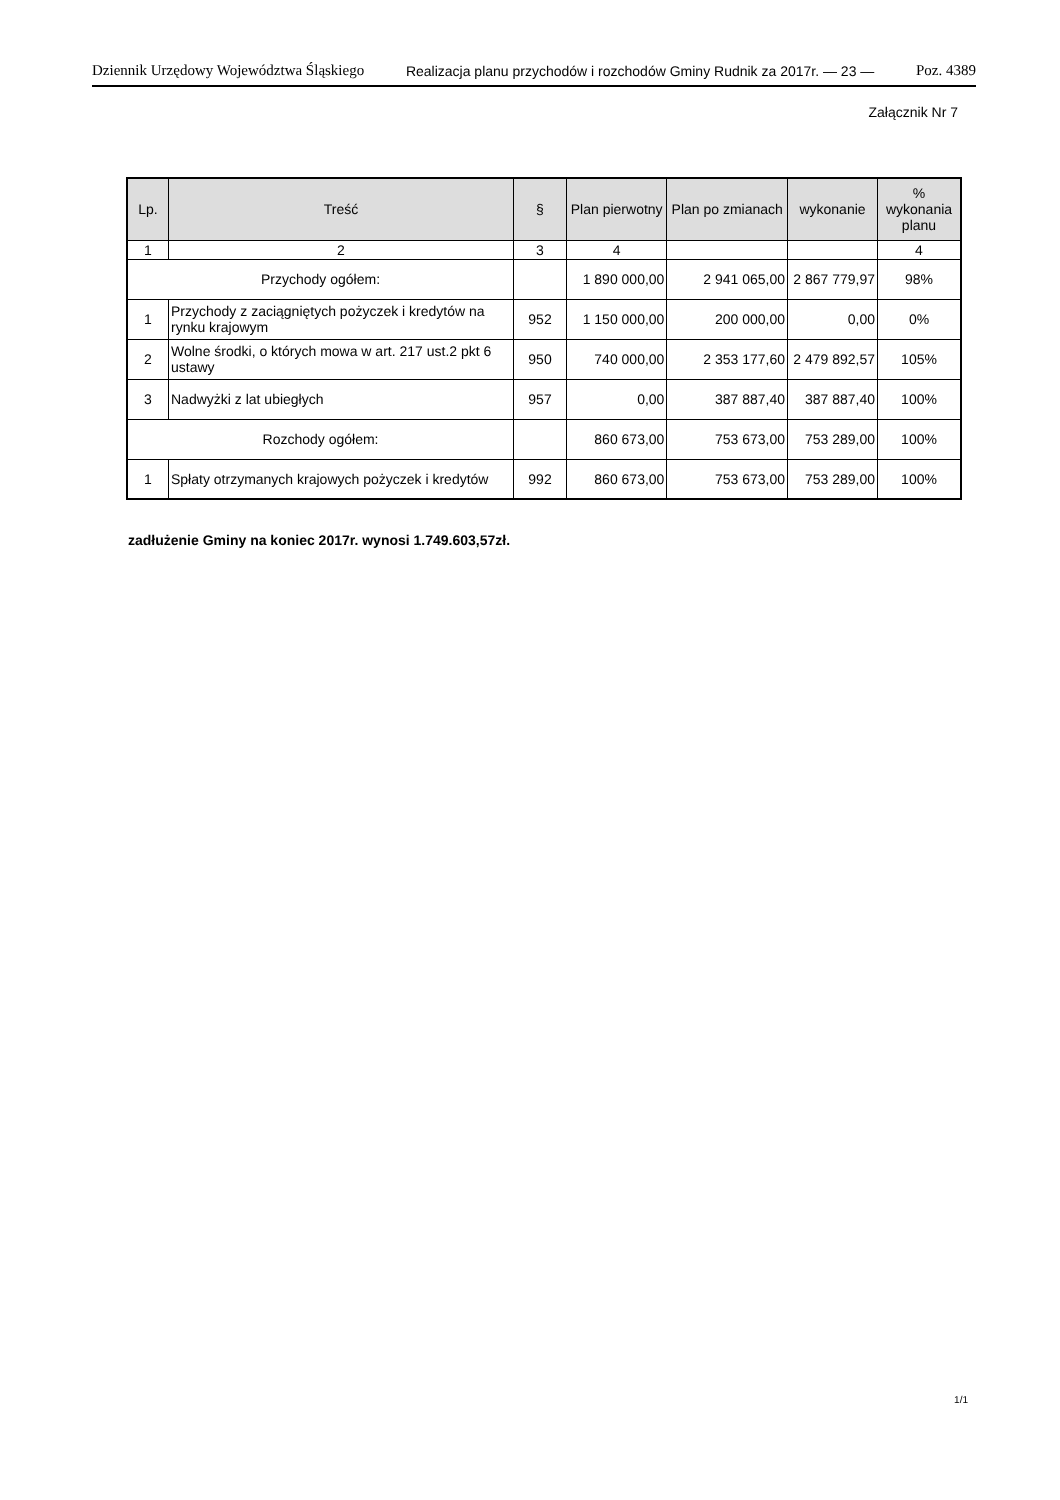Dziennik Urzędowy Województwa Śląskiego Realizacja planu przychodów i rozchodów Gminy Rudnik za 2017r. — 23 — Poz. 4389
Załącznik Nr 7
| Lp. | Treść | § | Plan pierwotny | Plan po zmianach | wykonanie | % wykonania planu |
| --- | --- | --- | --- | --- | --- | --- |
| 1 | 2 | 3 | 4 | | | 4 |
| Przychody ogółem: | | | 1 890 000,00 | 2 941 065,00 | 2 867 779,97 | 98% |
| 1 | Przychody z zaciągniętych pożyczek i kredytów na rynku krajowym | 952 | 1 150 000,00 | 200 000,00 | 0,00 | 0% |
| 2 | Wolne środki, o których mowa w art. 217 ust.2 pkt 6 ustawy | 950 | 740 000,00 | 2 353 177,60 | 2 479 892,57 | 105% |
| 3 | Nadwyżki z lat ubiegłych | 957 | 0,00 | 387 887,40 | 387 887,40 | 100% |
| Rozchody ogółem: | | | 860 673,00 | 753 673,00 | 753 289,00 | 100% |
| 1 | Spłaty otrzymanych krajowych pożyczek i kredytów | 992 | 860 673,00 | 753 673,00 | 753 289,00 | 100% |
zadłużenie Gminy na koniec 2017r. wynosi 1.749.603,57zł.
1/1